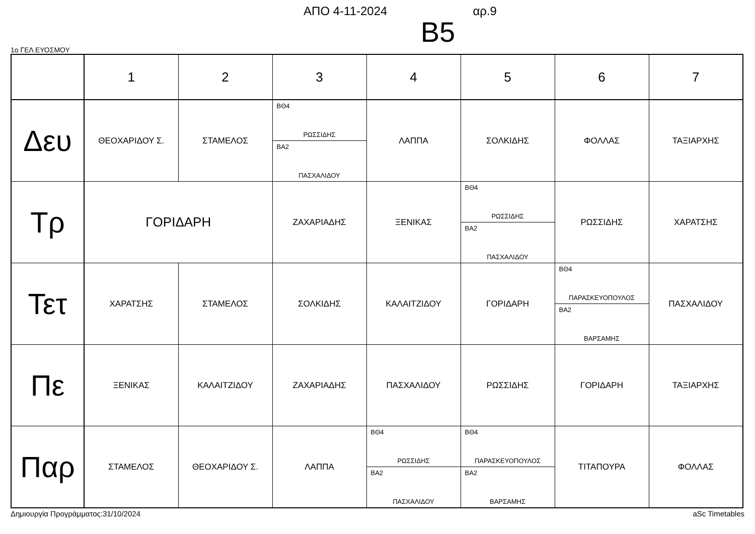ΑΠΟ 4-11-2024 αρ.9
B5
1ο ΓΕΛ ΕΥΟΣΜΟΥ
| | 1 | 2 | 3 | 4 | 5 | 6 | 7 |
| --- | --- | --- | --- | --- | --- | --- | --- |
| Δευ | ΘΕΟΧΑΡΙΔΟΥ Σ. | ΣΤΑΜΕΛΟΣ | ΒΘ4 ΡΩΣΣΙΔΗΣ ΒΑ2 ΠΑΣΧΑΛΙΔΟΥ | ΛΑΠΠΑ | ΣΟΛΚΙΔΗΣ | ΦΟΛΛΑΣ | ΤΑΞΙΑΡΧΗΣ |
| Τρ | ΓΟΡΙΔΑΡΗ | | ΖΑΧΑΡΙΑΔΗΣ | ΞΕΝΙΚΑΣ | ΒΘ4 ΡΩΣΣΙΔΗΣ ΒΑ2 ΠΑΣΧΑΛΙΔΟΥ | ΡΩΣΣΙΔΗΣ | ΧΑΡΑΤΣΗΣ |
| Τετ | ΧΑΡΑΤΣΗΣ | ΣΤΑΜΕΛΟΣ | ΣΟΛΚΙΔΗΣ | ΚΑΛΑΙΤΖΙΔΟΥ | ΓΟΡΙΔΑΡΗ | ΒΘ4 ΠΑΡΑΣΚΕΥΟΠΟΥΛΟΣ ΒΑ2 ΒΑΡΣΑΜΗΣ | ΠΑΣΧΑΛΙΔΟΥ |
| Πε | ΞΕΝΙΚΑΣ | ΚΑΛΑΙΤΖΙΔΟΥ | ΖΑΧΑΡΙΑΔΗΣ | ΠΑΣΧΑΛΙΔΟΥ | ΡΩΣΣΙΔΗΣ | ΓΟΡΙΔΑΡΗ | ΤΑΞΙΑΡΧΗΣ |
| Παρ | ΣΤΑΜΕΛΟΣ | ΘΕΟΧΑΡΙΔΟΥ Σ. | ΛΑΠΠΑ | ΒΘ4 ΡΩΣΣΙΔΗΣ ΒΑ2 ΠΑΣΧΑΛΙΔΟΥ | ΒΘ4 ΠΑΡΑΣΚΕΥΟΠΟΥΛΟΣ ΒΑ2 ΒΑΡΣΑΜΗΣ | ΤΙΤΑΠΟΥΡΑ | ΦΟΛΛΑΣ |
Δημιουργία Προγράμματος:31/10/2024 aSc Timetables